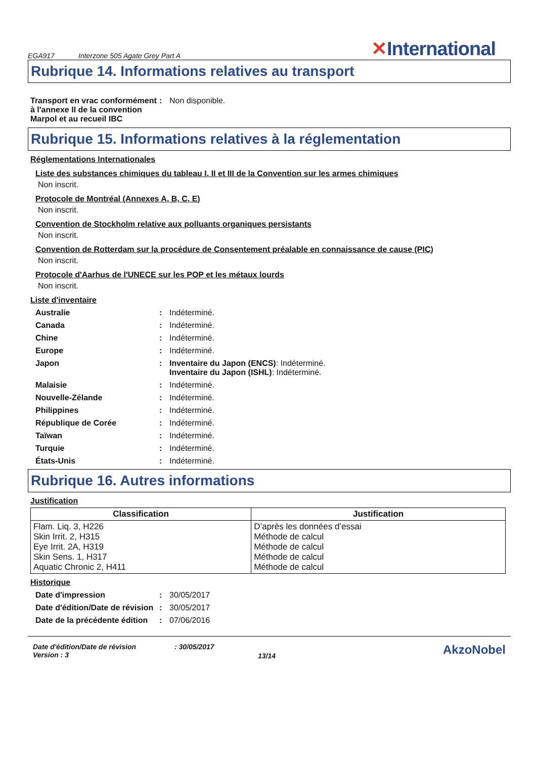EGA917 Interzone 505 Agate Grey Part A ✕International
Rubrique 14. Informations relatives au transport
Transport en vrac conformément à l'annexe II de la convention Marpol et au recueil IBC
: Non disponible.
Rubrique 15. Informations relatives à la réglementation
Réglementations Internationales
Liste des substances chimiques du tableau I, II et III de la Convention sur les armes chimiques
Non inscrit.
Protocole de Montréal (Annexes A, B, C, E)
Non inscrit.
Convention de Stockholm relative aux polluants organiques persistants
Non inscrit.
Convention de Rotterdam sur la procédure de Consentement préalable en connaissance de cause (PIC)
Non inscrit.
Protocole d'Aarhus de l'UNECE sur les POP et les métaux lourds
Non inscrit.
Liste d'inventaire
Australie : Indéterminé.
Canada : Indéterminé.
Chine : Indéterminé.
Europe : Indéterminé.
Japon : Inventaire du Japon (ENCS): Indéterminé.
Inventaire du Japon (ISHL): Indéterminé.
Malaisie : Indéterminé.
Nouvelle-Zélande : Indéterminé.
Philippines : Indéterminé.
République de Corée : Indéterminé.
Taïwan : Indéterminé.
Turquie : Indéterminé.
États-Unis : Indéterminé.
Rubrique 16. Autres informations
Justification
| Classification | Justification |
| --- | --- |
| Flam. Liq. 3, H226 Skin Irrit. 2, H315 Eye Irrit. 2A, H319 Skin Sens. 1, H317 Aquatic Chronic 2, H411 | D’après les données d’essai Méthode de calcul Méthode de calcul Méthode de calcul Méthode de calcul |
Historique
Date d'impression : 30/05/2017
Date d'édition/Date de révision
: 30/05/2017
Date de la précédente édition
: 07/06/2016
Date d'édition/Date de révision
Version : 3
: 30/05/2017
13/14
AkzoNobel